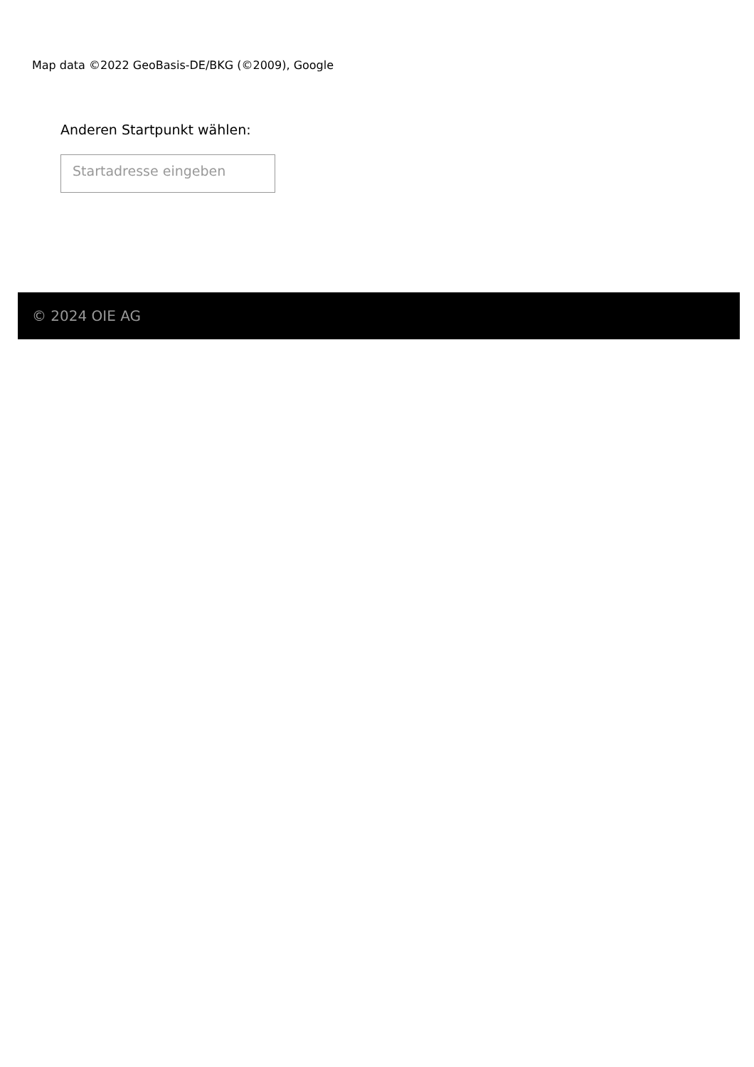Map data ©2022 GeoBasis-DE/BKG (©2009), Google
Anderen Startpunkt wählen:
Startadresse eingeben
© 2024 OIE AG